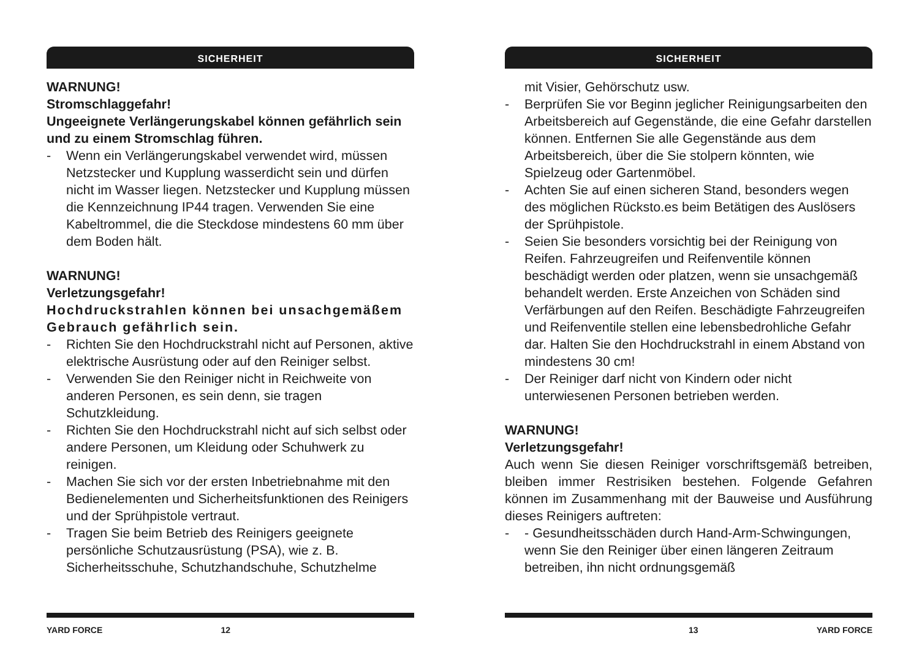SICHERHEIT
WARNUNG!
Stromschlaggefahr!
Ungeeignete Verlängerungskabel können gefährlich sein und zu einem Stromschlag führen.
- Wenn ein Verlängerungskabel verwendet wird, müssen Netzstecker und Kupplung wasserdicht sein und dürfen nicht im Wasser liegen. Netzstecker und Kupplung müssen die Kennzeichnung IP44 tragen. Verwenden Sie eine Kabeltrommel, die die Steckdose mindestens 60 mm über dem Boden hält.
WARNUNG!
Verletzungsgefahr!
Hochdruckstrahlen können bei unsachgemäßem Gebrauch gefährlich sein.
- Richten Sie den Hochdruckstrahl nicht auf Personen, aktive elektrische Ausrüstung oder auf den Reiniger selbst.
- Verwenden Sie den Reiniger nicht in Reichweite von anderen Personen, es sein denn, sie tragen Schutzkleidung.
- Richten Sie den Hochdruckstrahl nicht auf sich selbst oder andere Personen, um Kleidung oder Schuhwerk zu reinigen.
- Machen Sie sich vor der ersten Inbetriebnahme mit den Bedienelementen und Sicherheitsfunktionen des Reinigers und der Sprühpistole vertraut.
- Tragen Sie beim Betrieb des Reinigers geeignete persönliche Schutzausrüstung (PSA), wie z. B. Sicherheitsschuhe, Schutzhandschuhe, Schutzhelme
YARD FORCE 12
SICHERHEIT
mit Visier, Gehörschutz usw.
- Berprüfen Sie vor Beginn jeglicher Reinigungsarbeiten den Arbeitsbereich auf Gegenstände, die eine Gefahr darstellen können. Entfernen Sie alle Gegenstände aus dem Arbeitsbereich, über die Sie stolpern könnten, wie Spielzeug oder Gartenmöbel.
- Achten Sie auf einen sicheren Stand, besonders wegen des möglichen Rücksto.es beim Betätigen des Auslösers der Sprühpistole.
- Seien Sie besonders vorsichtig bei der Reinigung von Reifen. Fahrzeugreifen und Reifenventile können beschädigt werden oder platzen, wenn sie unsachgemäß behandelt werden. Erste Anzeichen von Schäden sind Verfärbungen auf den Reifen. Beschädigte Fahrzeugreifen und Reifenventile stellen eine lebensbedrohliche Gefahr dar. Halten Sie den Hochdruckstrahl in einem Abstand von mindestens 30 cm!
- Der Reiniger darf nicht von Kindern oder nicht unterwiesenen Personen betrieben werden.
WARNUNG!
Verletzungsgefahr!
Auch wenn Sie diesen Reiniger vorschriftsgemäß betreiben, bleiben immer Restrisiken bestehen. Folgende Gefahren können im Zusammenhang mit der Bauweise und Ausführung dieses Reinigers auftreten:
- - Gesundheitsschäden durch Hand-Arm-Schwingungen, wenn Sie den Reiniger über einen längeren Zeitraum betreiben, ihn nicht ordnungsgemäß
13 YARD FORCE